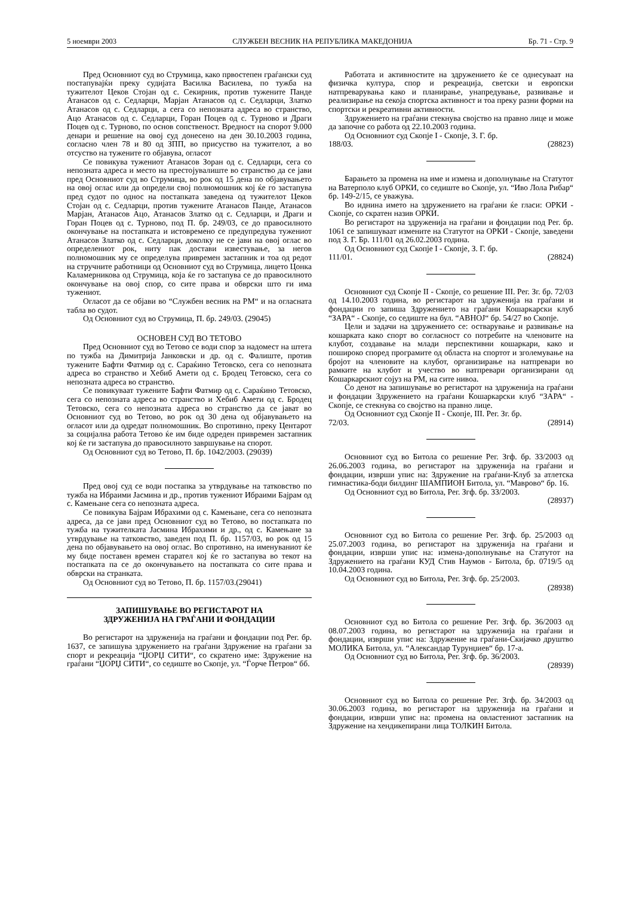5 ноември 2003 СЛУЖБЕН ВЕСНИК НА РЕПУБЛИКА МАКЕДОНИЈА Бр. 71 - Стр. 9
Пред Основниот суд во Струмица, како првостепен граѓански суд постапувајќи преку судијата Василка Василева, по тужба на тужителот Цеков Стојан од с. Секирник, против тужените Панде Атанасов од с. Седларци, Марјан Атанасов од с. Седларци, Златко Атанасов од с. Седларци, а сега со непозната адреса во странство, Ацо Атанасов од с. Седларци, Горан Поцев од с. Турново и Драги Поцев од с. Турново, по основ сопственост. Вредност на спорот 9.000 денари и решение на овој суд донесено на ден 30.10.2003 година, согласно член 78 и 80 од ЗПП, во присуство на тужителот, а во отсуство на тужените го објавува, огласот
Се повикува тужениот Атанасов Зоран од с. Седларци, сега со непозната адреса и место на престојувалиште во странство да се јави пред Основниот суд во Струмица, во рок од 15 дена по објавувањето на овој оглас или да определи свој полномошник кој ќе го застапува пред судот по однос на постапката заведена од тужителот Цеков Стојан од с. Седларци, против тужените Атанасов Панде, Атанасов Марјан, Атанасов Ацо, Атанасов Златко од с. Седларци, и Драги и Горан Поцев од с. Турново, под П. бр. 249/03, се до правосилното окончување на постапката и истовремено се предупредува тужениот Атанасов Златко од с. Седларци, доколку не се јави на овој оглас во определениот рок, ниту пак достави известување, за негов полномошник му се определува привремен застапник и тоа од редот на стручните работници од Основниот суд во Струмица, лицето Цонка Каламерникова од Струмица, која ќе го застапува се до правосилното окончување на овој спор, со сите права и обврски што ги има тужениот.
Огласот да се објави во “Службен весник на РМ“ и на огласната табла во судот.
Од Основниот суд во Струмица, П. бр. 249/03. (29045)
ОСНОВЕН СУД ВО ТЕТОВО
Пред Основниот суд во Тетово се води спор за надомест на штета по тужба на Димитрија Јанковски и др. од с. Фалиште, против тужените Бафти Фатмир од с. Сараќино Тетовско, сега со непозната адреса во странство и Хебиб Амети од с. Бродец Тетовско, сега со непозната адреса во странство.
Се повикуваат тужените Бафти Фатмир од с. Сараќино Тетовско, сега со непозната адреса во странство и Хебиб Амети од с. Бродец Тетовско, сега со непозната адреса во странство да се јават во Основниот суд во Тетово, во рок од 30 дена од објавувањето на огласот или да одредат полномошник. Во спротивно, преку Центарот за социјална работа Тетово ќе им биде одреден привремен застапник кој ќе ги застапува до правосилното завршување на спорот.
Од Основниот суд во Тетово, П. бр. 1042/2003. (29039)
Пред овој суд се води постапка за утврдување на татковство по тужба на Ибраими Јасмина и др., против тужениот Ибраими Бајрам од с. Камењане сега со непозната адреса.
Се повикува Бајрам Ибрахими од с. Камењане, сега со непозната адреса, да се јави пред Основниот суд во Тетово, во постапката по тужба на тужителката Јасмина Ибрахими и др., од с. Камењане за утврдување на татковство, заведен под П. бр. 1157/03, во рок од 15 дена по објавувањето на овој оглас. Во спротивно, на именуваниот ќе му биде поставен времен старател кој ќе го застапува во текот на постапката па се до окончувањето на постапката со сите права и обврски на странката.
Од Основниот суд во Тетово, П. бр. 1157/03.(29041)
ЗАПИШУВАЊЕ ВО РЕГИСТАРОТ НА
ЗДРУЖЕНИЈА НА ГРАЃАНИ И ФОНДАЦИИ
Во регистарот на здруженија на граѓани и фондации под Рег. бр. 1637, се запишува здружението на граѓани Здружение на граѓани за спорт и рекреација “ЏОРЏ СИТИ“, со скратено име: Здружение на граѓани “ЏОРЏ СИТИ“, со седиште во Скопје, ул. “Ѓорче Петров“ бб.
Работата и активностите на здружението ќе се однесуваат на физичка култура, спор и рекреација, светски и европски натпреварувања како и планирање, унапредување, развивање и реализирање на секоја спортска активност и тоа преку разни форми на спортски и рекреативни активности.
Здружението на граѓани стекнува својство на правно лице и може да започне со работа од 22.10.2003 година.
Од Основниот суд Скопје I - Скопје, З. Г. бр.
188/03. (28823)
Барањето за промена на име и измена и дополнување на Статутот на Ватерполо клуб ОРКИ, со седиште во Скопје, ул. “Иво Лола Рибар“ бр. 149-2/15, се уважува.
Во иднина името на здружението на граѓани ќе гласи: ОРКИ - Скопје, со скратен назив ОРКИ.
Во регистарот на здруженија на граѓани и фондации под Рег. бр. 1061 се запишуваат измените на Статутот на ОРКИ - Скопје, заведени под З. Г. Бр. 111/01 од 26.02.2003 година.
Од Основниот суд Скопје I - Скопје, З. Г. бр.
111/01. (28824)
Основниот суд Скопје II - Скопје, со решение III. Рег. Зг. бр. 72/03 од 14.10.2003 година, во регистарот на здруженија на граѓани и фондации го запиша Здружението на граѓани Кошаркарски клуб “ЗАРА“ - Скопје, со седиште на бул. “АВНОЈ“ бр. 54/27 во Скопје.
Цели и задачи на здружението се: остварување и развивање на кошарката како спорт во согласност со потребите на членовите на клубот, создавање на млади перспективни кошаркари, како и пошироко според програмите од областа на спортот и зголемување на бројот на членовите на клубот, организирање на натпревари во рамките на клубот и учество во натпревари организирани од Кошаркарскиот сојуз на РМ, на сите нивоа.
Со денот на запишување во регистарот на здруженија на граѓани и фондации Здружението на граѓани Кошаркарски клуб “ЗАРА“ - Скопје, се стекнува со својство на правно лице.
Од Основниот суд Скопје II - Скопје, III. Рег. Зг. бр.
72/03. (28914)
Основниот суд во Битола со решение Рег. Згф. бр. 33/2003 од 26.06.2003 година, во регистарот на здруженија на граѓани и фондации, изврши упис на: Здружение на граѓани-Клуб за атлетска гимнастика-боди билдинг ШАМПИОН Битола, ул. “Маврово“ бр. 16.
Од Основниот суд во Битола, Рег. Згф. бр. 33/2003.
(28937)
Основниот суд во Битола со решение Рег. Згф. бр. 25/2003 од 25.07.2003 година, во регистарот на здруженија на граѓани и фондации, изврши упис на: измена-дополнување на Статутот на Здружението на граѓани КУД Стив Наумов - Битола, бр. 0719/5 од 10.04.2003 година.
Од Основниот суд во Битола, Рег. Згф. бр. 25/2003.
(28938)
Основниот суд во Битола со решение Рег. Згф. бр. 36/2003 од 08.07.2003 година, во регистарот на здруженија на граѓани и фондации, изврши упис на: Здружение на граѓани-Скијачко друштво МОЛИКА Битола, ул. “Александар Турунџиев“ бр. 17-а.
Од Основниот суд во Битола, Рег. Згф. бр. 36/2003.
(28939)
Основниот суд во Битола со решение Рег. Згф. бр. 34/2003 од 30.06.2003 година, во регистарот на здруженија на граѓани и фондации, изврши упис на: промена на овластениот застапник на Здружение на хендикепирани лица ТОЛКИН Битола.